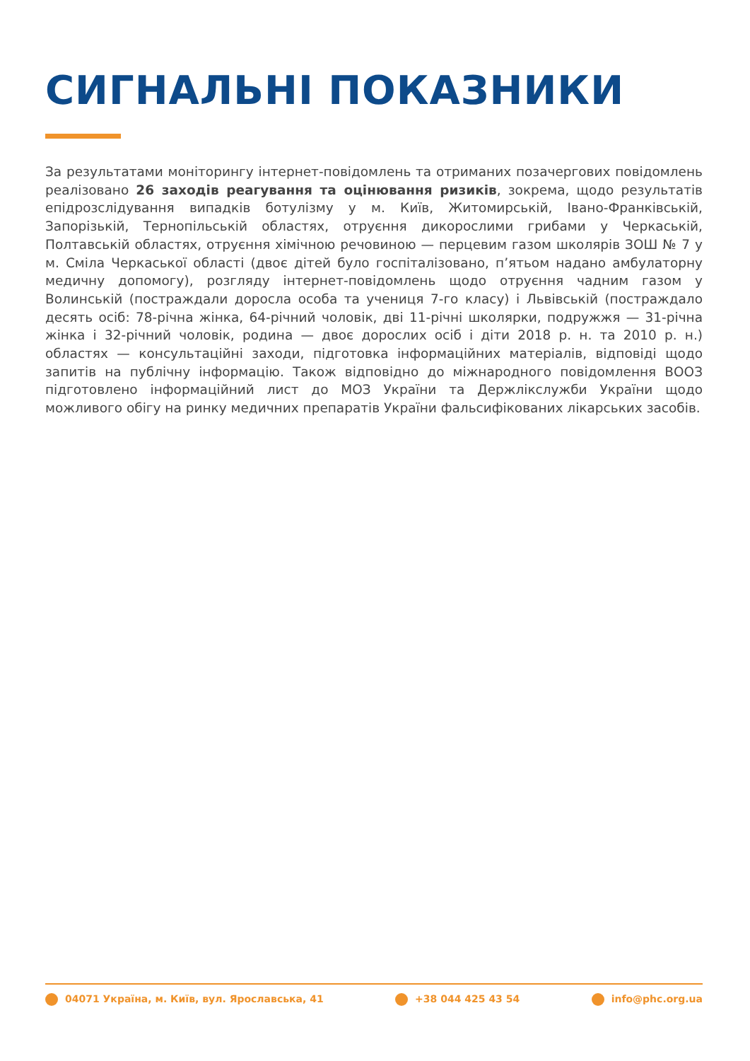СИГНАЛЬНІ ПОКАЗНИКИ
За результатами моніторингу інтернет-повідомлень та отриманих позачергових повідомлень реалізовано 26 заходів реагування та оцінювання ризиків, зокрема, щодо результатів епідрозслідування випадків ботулізму у м. Київ, Житомирській, Івано-Франківській, Запорізькій, Тернопільській областях, отруєння дикорослими грибами у Черкаській, Полтавській областях, отруєння хімічною речовиною — перцевим газом школярів ЗОШ № 7 у м. Сміла Черкаської області (двоє дітей було госпіталізовано, п’ятьом надано амбулаторну медичну допомогу), розгляду інтернет-повідомлень щодо отруєння чадним газом у Волинській (постраждали доросла особа та учениця 7-го класу) і Львівській (постраждало десять осіб: 78-річна жінка, 64-річний чоловік, дві 11-річні школярки, подружжя — 31-річна жінка і 32-річний чоловік, родина — двоє дорослих осіб і діти 2018 р. н. та 2010 р. н.) областях — консультаційні заходи, підготовка інформаційних матеріалів, відповіді щодо запитів на публічну інформацію. Також відповідно до міжнародного повідомлення ВООЗ підготовлено інформаційний лист до МОЗ України та Держлікслужби України щодо можливого обігу на ринку медичних препаратів України фальсифікованих лікарських засобів.
04071 Україна, м. Київ, вул. Ярославська, 41 +38 044 425 43 54 info@phc.org.ua